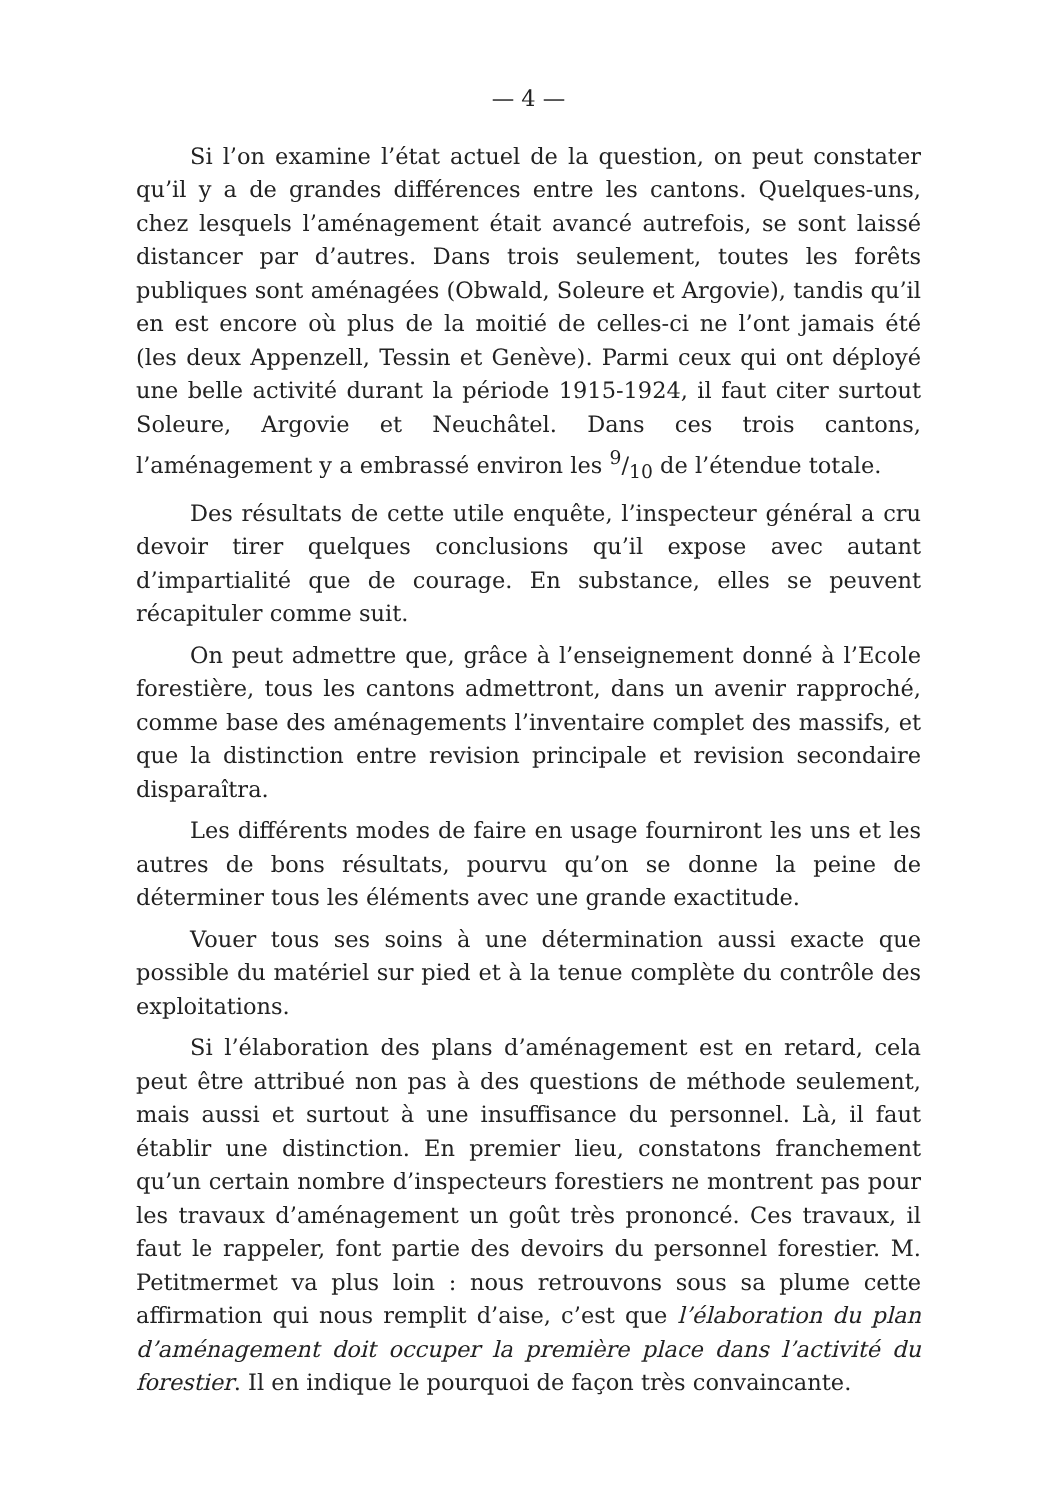— 4 —
Si l’on examine l’état actuel de la question, on peut constater qu’il y a de grandes différences entre les cantons. Quelques-uns, chez lesquels l’aménagement était avancé autrefois, se sont laissé distancer par d’autres. Dans trois seulement, toutes les forêts publiques sont aménagées (Obwald, Soleure et Argovie), tandis qu’il en est encore où plus de la moitié de celles-ci ne l’ont jamais été (les deux Appenzell, Tessin et Genève). Parmi ceux qui ont déployé une belle activité durant la période 1915-1924, il faut citer surtout Soleure, Argovie et Neuchâtel. Dans ces trois cantons, l’aménagement y a embrassé environ les 9/10 de l’étendue totale.
Des résultats de cette utile enquête, l’inspecteur général a cru devoir tirer quelques conclusions qu’il expose avec autant d’impartialité que de courage. En substance, elles se peuvent récapituler comme suit.
On peut admettre que, grâce à l’enseignement donné à l’Ecole forestière, tous les cantons admettront, dans un avenir rapproché, comme base des aménagements l’inventaire complet des massifs, et que la distinction entre revision principale et revision secondaire disparaîtra.
Les différents modes de faire en usage fourniront les uns et les autres de bons résultats, pourvu qu’on se donne la peine de déterminer tous les éléments avec une grande exactitude.
Vouer tous ses soins à une détermination aussi exacte que possible du matériel sur pied et à la tenue complète du contrôle des exploitations.
Si l’élaboration des plans d’aménagement est en retard, cela peut être attribué non pas à des questions de méthode seulement, mais aussi et surtout à une insuffisance du personnel. Là, il faut établir une distinction. En premier lieu, constatons franchement qu’un certain nombre d’inspecteurs forestiers ne montrent pas pour les travaux d’aménagement un goût très prononcé. Ces travaux, il faut le rappeler, font partie des devoirs du personnel forestier. M. Petitmermet va plus loin : nous retrouvons sous sa plume cette affirmation qui nous remplit d’aise, c’est que l’élaboration du plan d’aménagement doit occuper la première place dans l’activité du forestier. Il en indique le pourquoi de façon très convaincante.